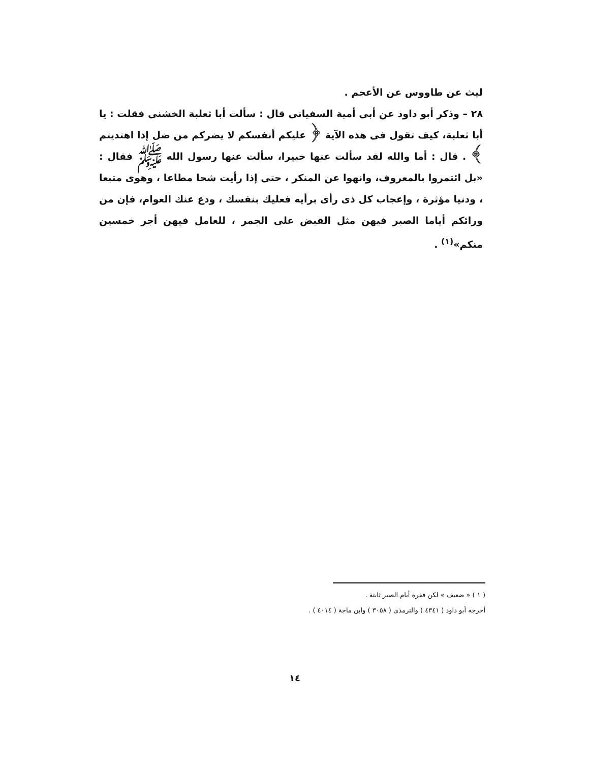ليث عن طاووس عن الأعجم .
٢٨ – وذكر أبو داود عن أبى أمية السفيانى قال : سألت أبا ثعلبة الخشنى فقلت : يا أبا ثعلبة، كيف تقول فى هذه الآية ﴿ عليكم أنفسكم لا يضركم من ضل إذا اهتديتم ﴾ . قال : أما والله لقد سألت عنها خبيرا، سألت عنها رسول الله ﷺ فقال : «بل ائتمروا بالمعروف، وانهوا عن المنكر ، حتى إذا رأيت شحا مطاعا ، وهوى متبعا ، ودنيا مؤثرة ، وإعجاب كل ذى رأى برأيه فعليك بنفسك ، ودع عنك العوام، فإن من ورائكم أياما الصبر فيهن مثل القبض على الجمر ، للعامل فيهن أجر خمسين منكم»<sup>(١)</sup> .
( ١ ) « ضعيف » لكن فقرة أيام الصبر ثابتة .
أخرجه أبو داود ( ٤٣٤١ ) والترمذى ( ٣٠٥٨ ) وابن ماجة ( ٤٠١٤ ) .
١٤